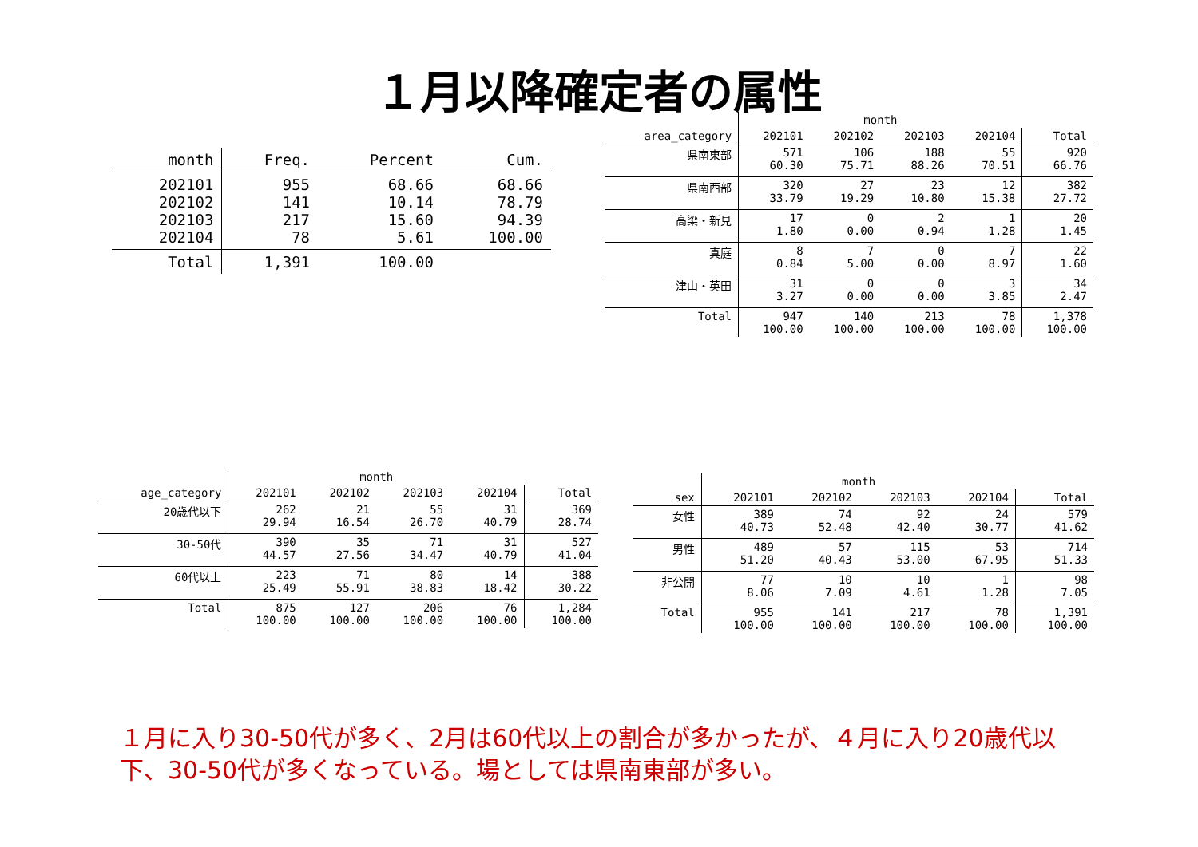１月以降確定者の属性
| month | Freq. | Percent | Cum. |
| --- | --- | --- | --- |
| 202101 202102 202103 202104 | 955 141 217 78 | 68.66 10.14 15.60 5.61 | 68.66 78.79 94.39 100.00 |
| Total | 1,391 | 100.00 | |
| | month | | | | |
| --- | --- | --- | --- | --- | --- |
| area_category | 202101 | 202102 | 202103 | 202104 | Total |
| 県南東部 | 571 60.30 | 106 75.71 | 188 88.26 | 55 70.51 | 920 66.76 |
| 県南西部 | 320 33.79 | 27 19.29 | 23 10.80 | 12 15.38 | 382 27.72 |
| 高梁・新見 | 17 1.80 | 0 0.00 | 2 0.94 | 1 1.28 | 20 1.45 |
| 真庭 | 8 0.84 | 7 5.00 | 0 0.00 | 7 8.97 | 22 1.60 |
| 津山・英田 | 31 3.27 | 0 0.00 | 0 0.00 | 3 3.85 | 34 2.47 |
| Total | 947 100.00 | 140 100.00 | 213 100.00 | 78 100.00 | 1,378 100.00 |
| | month | | | | |
| --- | --- | --- | --- | --- | --- |
| age_category | 202101 | 202102 | 202103 | 202104 | Total |
| 20歳代以下 | 262 29.94 | 21 16.54 | 55 26.70 | 31 40.79 | 369 28.74 |
| 30-50代 | 390 44.57 | 35 27.56 | 71 34.47 | 31 40.79 | 527 41.04 |
| 60代以上 | 223 25.49 | 71 55.91 | 80 38.83 | 14 18.42 | 388 30.22 |
| Total | 875 100.00 | 127 100.00 | 206 100.00 | 76 100.00 | 1,284 100.00 |
| | month | | | | |
| --- | --- | --- | --- | --- | --- |
| sex | 202101 | 202102 | 202103 | 202104 | Total |
| 女性 | 389 40.73 | 74 52.48 | 92 42.40 | 24 30.77 | 579 41.62 |
| 男性 | 489 51.20 | 57 40.43 | 115 53.00 | 53 67.95 | 714 51.33 |
| 非公開 | 77 8.06 | 10 7.09 | 10 4.61 | 1 1.28 | 98 7.05 |
| Total | 955 100.00 | 141 100.00 | 217 100.00 | 78 100.00 | 1,391 100.00 |
１月に入り30-50代が多く、2月は60代以上の割合が多かったが、４月に入り20歳代以下、30-50代が多くなっている。場としては県南東部が多い。